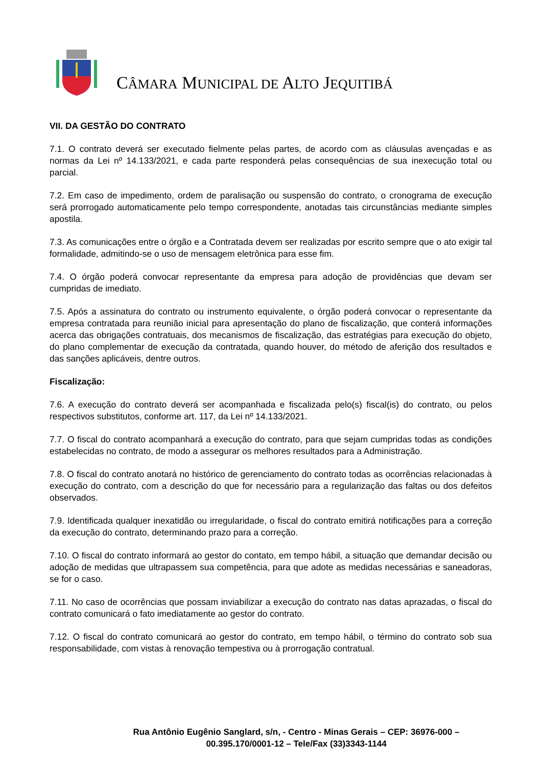CÂMARA MUNICIPAL DE ALTO JEQUITIBÁ
VII. DA GESTÃO DO CONTRATO
7.1. O contrato deverá ser executado fielmente pelas partes, de acordo com as cláusulas avençadas e as normas da Lei nº 14.133/2021, e cada parte responderá pelas consequências de sua inexecução total ou parcial.
7.2. Em caso de impedimento, ordem de paralisação ou suspensão do contrato, o cronograma de execução será prorrogado automaticamente pelo tempo correspondente, anotadas tais circunstâncias mediante simples apostila.
7.3. As comunicações entre o órgão e a Contratada devem ser realizadas por escrito sempre que o ato exigir tal formalidade, admitindo-se o uso de mensagem eletrônica para esse fim.
7.4. O órgão poderá convocar representante da empresa para adoção de providências que devam ser cumpridas de imediato.
7.5. Após a assinatura do contrato ou instrumento equivalente, o órgão poderá convocar o representante da empresa contratada para reunião inicial para apresentação do plano de fiscalização, que conterá informações acerca das obrigações contratuais, dos mecanismos de fiscalização, das estratégias para execução do objeto, do plano complementar de execução da contratada, quando houver, do método de aferição dos resultados e das sanções aplicáveis, dentre outros.
Fiscalização:
7.6. A execução do contrato deverá ser acompanhada e fiscalizada pelo(s) fiscal(is) do contrato, ou pelos respectivos substitutos, conforme art. 117, da Lei nº 14.133/2021.
7.7. O fiscal do contrato acompanhará a execução do contrato, para que sejam cumpridas todas as condições estabelecidas no contrato, de modo a assegurar os melhores resultados para a Administração.
7.8. O fiscal do contrato anotará no histórico de gerenciamento do contrato todas as ocorrências relacionadas à execução do contrato, com a descrição do que for necessário para a regularização das faltas ou dos defeitos observados.
7.9. Identificada qualquer inexatidão ou irregularidade, o fiscal do contrato emitirá notificações para a correção da execução do contrato, determinando prazo para a correção.
7.10. O fiscal do contrato informará ao gestor do contato, em tempo hábil, a situação que demandar decisão ou adoção de medidas que ultrapassem sua competência, para que adote as medidas necessárias e saneadoras, se for o caso.
7.11. No caso de ocorrências que possam inviabilizar a execução do contrato nas datas aprazadas, o fiscal do contrato comunicará o fato imediatamente ao gestor do contrato.
7.12. O fiscal do contrato comunicará ao gestor do contrato, em tempo hábil, o término do contrato sob sua responsabilidade, com vistas à renovação tempestiva ou à prorrogação contratual.
Rua Antônio Eugênio Sanglard, s/n, - Centro - Minas Gerais – CEP: 36976-000 –
00.395.170/0001-12 – Tele/Fax (33)3343-1144